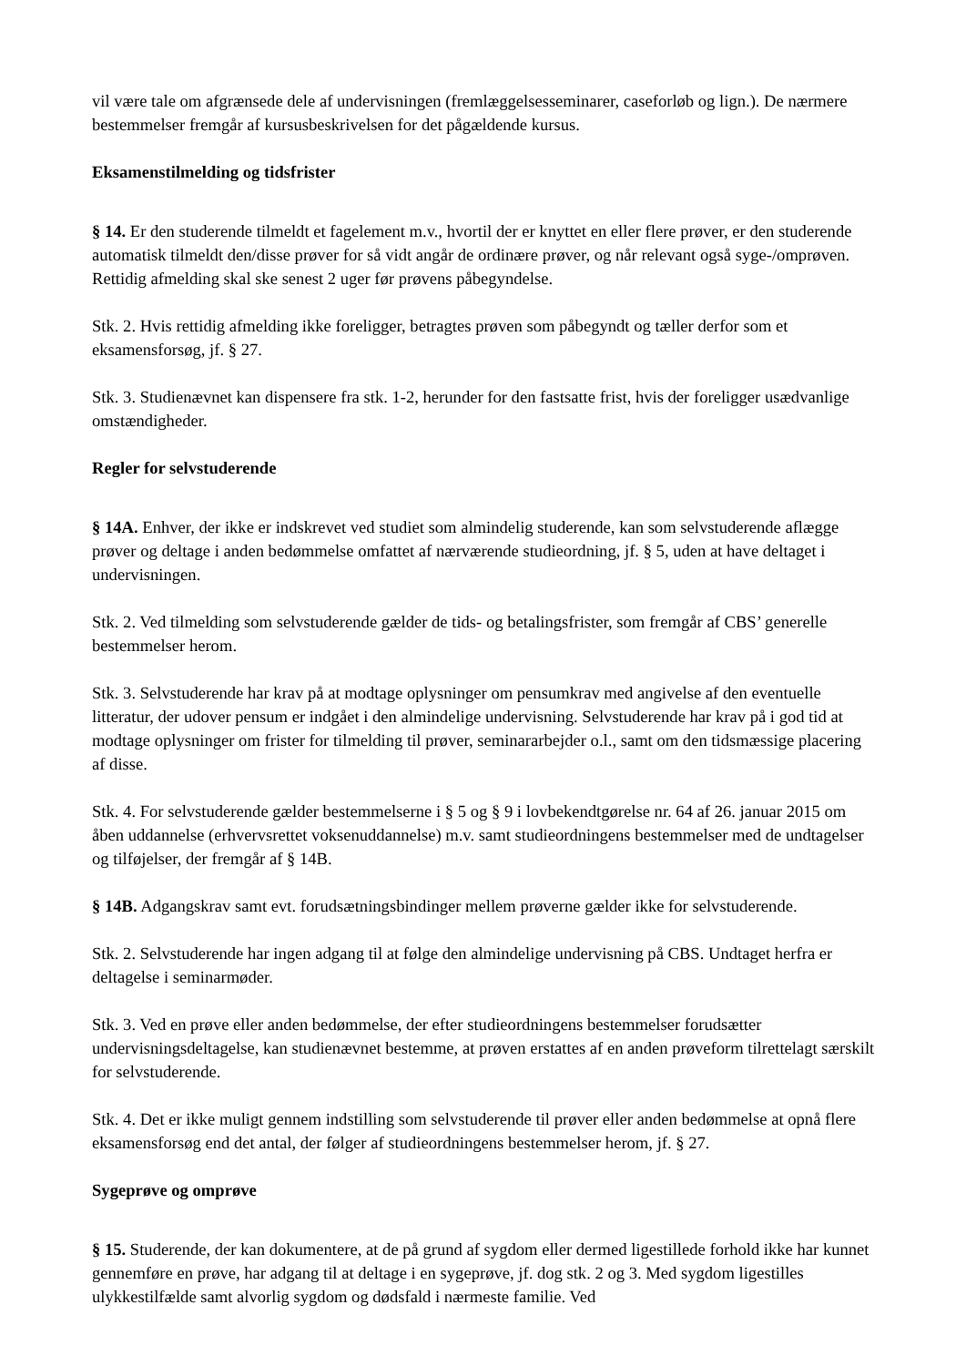vil være tale om afgrænsede dele af undervisningen (fremlæggelsesseminarer, caseforløb og lign.). De nærmere bestemmelser fremgår af kursusbeskrivelsen for det pågældende kursus.
Eksamenstilmelding og tidsfrister
§ 14. Er den studerende tilmeldt et fagelement m.v., hvortil der er knyttet en eller flere prøver, er den studerende automatisk tilmeldt den/disse prøver for så vidt angår de ordinære prøver, og når relevant også syge-/omprøven. Rettidig afmelding skal ske senest 2 uger før prøvens påbegyndelse.
Stk. 2. Hvis rettidig afmelding ikke foreligger, betragtes prøven som påbegyndt og tæller derfor som et eksamensforsøg, jf. § 27.
Stk. 3. Studienævnet kan dispensere fra stk. 1-2, herunder for den fastsatte frist, hvis der foreligger usædvanlige omstændigheder.
Regler for selvstuderende
§ 14A. Enhver, der ikke er indskrevet ved studiet som almindelig studerende, kan som selvstuderende aflægge prøver og deltage i anden bedømmelse omfattet af nærværende studieordning, jf. § 5, uden at have deltaget i undervisningen.
Stk. 2. Ved tilmelding som selvstuderende gælder de tids- og betalingsfrister, som fremgår af CBS’ generelle bestemmelser herom.
Stk. 3. Selvstuderende har krav på at modtage oplysninger om pensumkrav med angivelse af den eventuelle litteratur, der udover pensum er indgået i den almindelige undervisning. Selvstuderende har krav på i god tid at modtage oplysninger om frister for tilmelding til prøver, seminararbejder o.l., samt om den tidsmæssige placering af disse.
Stk. 4. For selvstuderende gælder bestemmelserne i § 5 og § 9 i lovbekendtgørelse nr. 64 af 26. januar 2015 om åben uddannelse (erhvervsrettet voksenuddannelse) m.v. samt studieordningens bestemmelser med de undtagelser og tilføjelser, der fremgår af § 14B.
§ 14B. Adgangskrav samt evt. forudsætningsbindinger mellem prøverne gælder ikke for selvstuderende.
Stk. 2. Selvstuderende har ingen adgang til at følge den almindelige undervisning på CBS. Undtaget herfra er deltagelse i seminarmøder.
Stk. 3. Ved en prøve eller anden bedømmelse, der efter studieordningens bestemmelser forudsætter undervisningsdeltagelse, kan studienævnet bestemme, at prøven erstattes af en anden prøveform tilrettelagt særskilt for selvstuderende.
Stk. 4. Det er ikke muligt gennem indstilling som selvstuderende til prøver eller anden bedømmelse at opnå flere eksamensforsøg end det antal, der følger af studieordningens bestemmelser herom, jf. § 27.
Sygeprøve og omprøve
§ 15. Studerende, der kan dokumentere, at de på grund af sygdom eller dermed ligestillede forhold ikke har kunnet gennemføre en prøve, har adgang til at deltage i en sygeprøve, jf. dog stk. 2 og 3. Med sygdom ligestilles ulykkestilfælde samt alvorlig sygdom og dødsfald i nærmeste familie. Ved